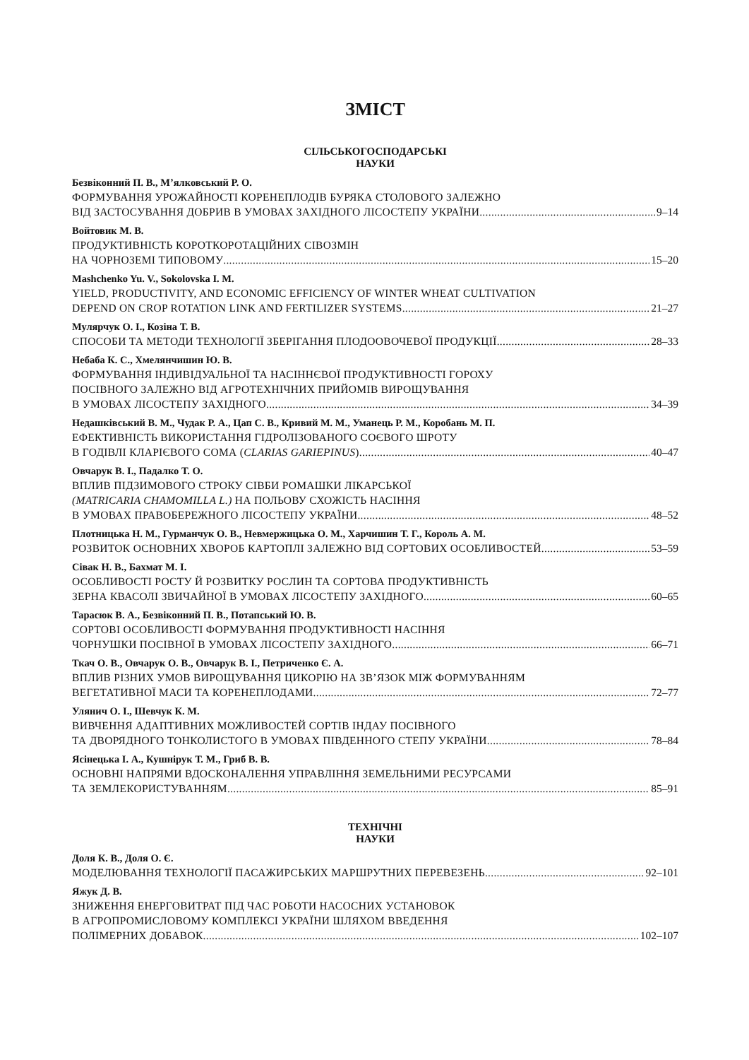ЗМІСТ
СІЛЬСЬКОГОСПОДАРСЬКІ
НАУКИ
Безвіконний П. В., М’ялковський Р. О.
ФОРМУВАННЯ УРОЖАЙНОСТІ КОРЕНЕПЛОДІВ БУРЯКА СТОЛОВОГО ЗАЛЕЖНО
ВІД ЗАСТОСУВАННЯ ДОБРИВ В УМОВАХ ЗАХІДНОГО ЛІСОСТЕПУ УКРАЇНИ 9–14
Войтовик М. В.
ПРОДУКТИВНІСТЬ КОРОТКОРОТАЦІЙНИХ СІВОЗМІН
НА ЧОРНОЗЕМІ ТИПОВОМУ 15–20
Mashchenko Yu. V., Sokolovska I. M.
YIELD, PRODUCTIVITY, AND ECONOMIC EFFICIENCY OF WINTER WHEAT CULTIVATION
DEPEND ON CROP ROTATION LINK AND FERTILIZER SYSTEMS 21–27
Мулярчук О. І., Козіна Т. В.
СПОСОБИ ТА МЕТОДИ ТЕХНОЛОГІЇ ЗБЕРІГАННЯ ПЛОДООВОЧЕВОЇ ПРОДУКЦІЇ 28–33
Небаба К. С., Хмелянчишин Ю. В.
ФОРМУВАННЯ ІНДИВІДУАЛЬНОЇ ТА НАСІННЄВОЇ ПРОДУКТИВНОСТІ ГОРОХУ
ПОСІВНОГО ЗАЛЕЖНО ВІД АГРОТЕХНІЧНИХ ПРИЙОМІВ ВИРОЩУВАННЯ
В УМОВАХ ЛІСОСТЕПУ ЗАХІДНОГО 34–39
Недашківський В. М., Чудак Р. А., Цап С. В., Кривий М. М., Уманець Р. М., Коробань М. П.
ЕФЕКТИВНІСТЬ ВИКОРИСТАННЯ ГІДРОЛІЗОВАНОГО СОЄВОГО ШРОТУ
В ГОДІВЛІ КЛАРІЄВОГО СОМА (CLARIAS GARIEPINUS) 40–47
Овчарук В. І., Падалко Т. О.
ВПЛИВ ПІДЗИМОВОГО СТРОКУ СІВБИ РОМАШКИ ЛІКАРСЬКОЇ
(MATRICARIA CHAMOMILLA L.) НА ПОЛЬОВУ СХОЖІСТЬ НАСІННЯ
В УМОВАХ ПРАВОБЕРЕЖНОГО ЛІСОСТЕПУ УКРАЇНИ 48–52
Плотницька Н. М., Гурманчук О. В., Невмержицька О. М., Харчишин Т. Г., Король А. М.
РОЗВИТОК ОСНОВНИХ ХВОРОБ КАРТОПЛІ ЗАЛЕЖНО ВІД СОРТОВИХ ОСОБЛИВОСТЕЙ 53–59
Сівак Н. В., Бахмат М. І.
ОСОБЛИВОСТІ РОСТУ Й РОЗВИТКУ РОСЛИН ТА СОРТОВА ПРОДУКТИВНІСТЬ
ЗЕРНА КВАСОЛІ ЗВИЧАЙНОЇ В УМОВАХ ЛІСОСТЕПУ ЗАХІДНОГО 60–65
Тарасюк В. А., Безвіконний П. В., Потапський Ю. В.
СОРТОВІ ОСОБЛИВОСТІ ФОРМУВАННЯ ПРОДУКТИВНОСТІ НАСІННЯ
ЧОРНУШКИ ПОСІВНОЇ В УМОВАХ ЛІСОСТЕПУ ЗАХІДНОГО 66–71
Ткач О. В., Овчарук О. В., Овчарук В. І., Петриченко Є. А.
ВПЛИВ РІЗНИХ УМОВ ВИРОЩУВАННЯ ЦИКОРІЮ НА ЗВ’ЯЗОК МІЖ ФОРМУВАННЯМ
ВЕГЕТАТИВНОЇ МАСИ ТА КОРЕНЕПЛОДАМИ 72–77
Улянич О. І., Шевчук К. М.
ВИВЧЕННЯ АДАПТИВНИХ МОЖЛИВОСТЕЙ СОРТІВ ІНДАУ ПОСІВНОГО
ТА ДВОРЯДНОГО ТОНКОЛИСТОГО В УМОВАХ ПІВДЕННОГО СТЕПУ УКРАЇНИ 78–84
Ясінецька І. А., Кушнірук Т. М., Гриб В. В.
ОСНОВНІ НАПРЯМИ ВДОСКОНАЛЕННЯ УПРАВЛІННЯ ЗЕМЕЛЬНИМИ РЕСУРСАМИ
ТА ЗЕМЛЕКОРИСТУВАННЯМ 85–91
ТЕХНІЧНІ
НАУКИ
Доля К. В., Доля О. Є.
МОДЕЛЮВАННЯ ТЕХНОЛОГІЇ ПАСАЖИРСЬКИХ МАРШРУТНИХ ПЕРЕВЕЗЕНЬ 92–101
Яжук Д. В.
ЗНИЖЕННЯ ЕНЕРГОВИТРАТ ПІД ЧАС РОБОТИ НАСОСНИХ УСТАНОВОК
В АГРОПРОМИСЛОВОМУ КОМПЛЕКСІ УКРАЇНИ ШЛЯХОМ ВВЕДЕННЯ
ПОЛІМЕРНИХ ДОБАВОК 102–107